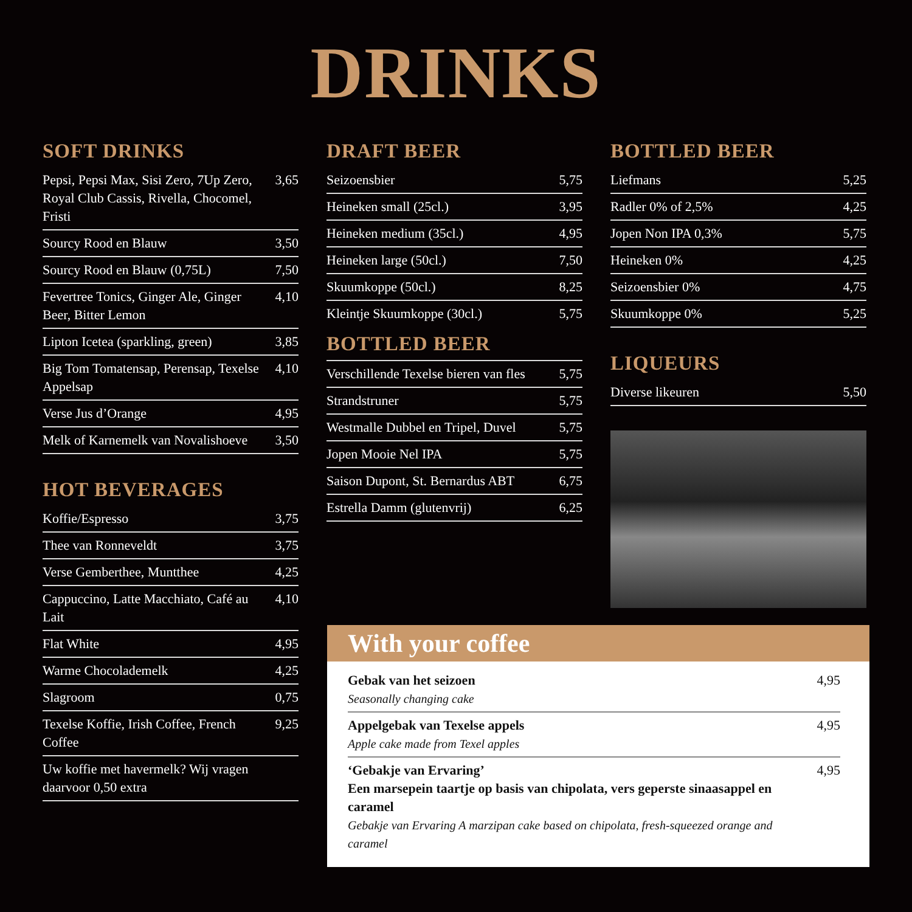DRINKS
SOFT DRINKS
| Pepsi, Pepsi Max, Sisi Zero, 7Up Zero, Royal Club Cassis, Rivella, Chocomel, Fristi | 3,65 |
| Sourcy Rood en Blauw | 3,50 |
| Sourcy Rood en Blauw (0,75L) | 7,50 |
| Fevertree Tonics, Ginger Ale, Ginger Beer, Bitter Lemon | 4,10 |
| Lipton Icetea (sparkling, green) | 3,85 |
| Big Tom Tomatensap, Perensap, Texelse Appelsap | 4,10 |
| Verse Jus d’Orange | 4,95 |
| Melk of Karnemelk van Novalishoeve | 3,50 |
HOT BEVERAGES
| Koffie/Espresso | 3,75 |
| Thee van Ronneveldt | 3,75 |
| Verse Gemberthee, Muntthee | 4,25 |
| Cappuccino, Latte Macchiato, Café au Lait | 4,10 |
| Flat White | 4,95 |
| Warme Chocolademelk | 4,25 |
| Slagroom | 0,75 |
| Texelse Koffie, Irish Coffee, French Coffee | 9,25 |
| Uw koffie met havermelk? Wij vragen daarvoor 0,50 extra | |
DRAFT BEER
| Seizoensbier | 5,75 |
| Heineken small (25cl.) | 3,95 |
| Heineken medium (35cl.) | 4,95 |
| Heineken large (50cl.) | 7,50 |
| Skuumkoppe (50cl.) | 8,25 |
| Kleintje Skuumkoppe (30cl.) | 5,75 |
BOTTLED BEER
| Verschillende Texelse bieren van fles | 5,75 |
| Strandstruner | 5,75 |
| Westmalle Dubbel en Tripel, Duvel | 5,75 |
| Jopen Mooie Nel IPA | 5,75 |
| Saison Dupont, St. Bernardus ABT | 6,75 |
| Estrella Damm (glutenvrij) | 6,25 |
BOTTLED BEER
| Liefmans | 5,25 |
| Radler 0% of 2,5% | 4,25 |
| Jopen Non IPA 0,3% | 5,75 |
| Heineken 0% | 4,25 |
| Seizoensbier 0% | 4,75 |
| Skuumkoppe 0% | 5,25 |
LIQUEURS
| Diverse likeuren | 5,50 |
With your coffee
| Gebak van het seizoen Seasonally changing cake | 4,95 |
| Appelgebak van Texelse appels Apple cake made from Texel apples | 4,95 |
| ‘Gebakje van Ervaring’ Een marsepein taartje op basis van chipolata, vers geperste sinaasappel en caramel Gebakje van Ervaring A marzipan cake based on chipolata, fresh-squeezed orange and caramel | 4,95 |